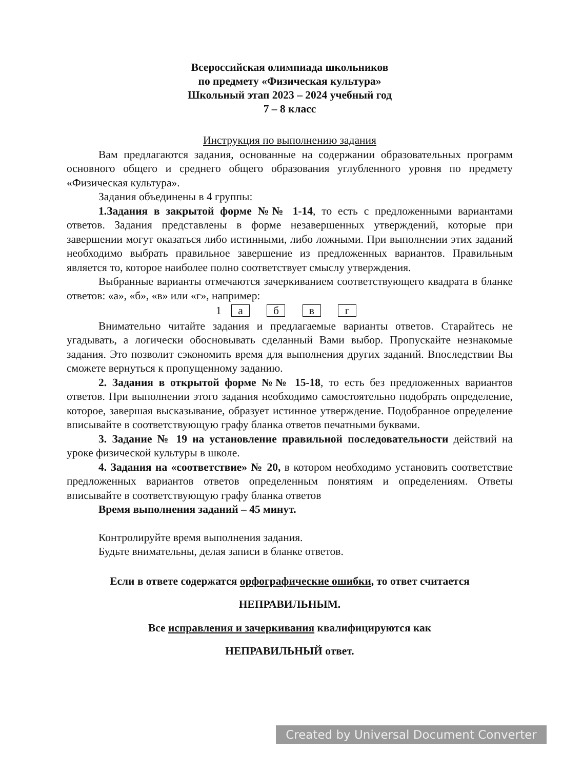Всероссийская олимпиада школьников
по предмету «Физическая культура»
Школьный этап 2023 – 2024 учебный год
7 – 8 класс
Инструкция по выполнению задания
Вам предлагаются задания, основанные на содержании образовательных программ основного общего и среднего общего образования углубленного уровня по предмету «Физическая культура».
Задания объединены в 4 группы:
1.Задания в закрытой форме №№ 1-14, то есть с предложенными вариантами ответов. Задания представлены в форме незавершенных утверждений, которые при завершении могут оказаться либо истинными, либо ложными. При выполнении этих заданий необходимо выбрать правильное завершение из предложенных вариантов. Правильным является то, которое наиболее полно соответствует смыслу утверждения.
Выбранные варианты отмечаются зачеркиванием соответствующего квадрата в бланке ответов: «а», «б», «в» или «г», например:
1 a б в г
Внимательно читайте задания и предлагаемые варианты ответов. Старайтесь не угадывать, а логически обосновывать сделанный Вами выбор. Пропускайте незнакомые задания. Это позволит сэкономить время для выполнения других заданий. Впоследствии Вы сможете вернуться к пропущенному заданию.
2. Задания в открытой форме №№ 15-18, то есть без предложенных вариантов ответов. При выполнении этого задания необходимо самостоятельно подобрать определение, которое, завершая высказывание, образует истинное утверждение. Подобранное определение вписывайте в соответствующую графу бланка ответов печатными буквами.
3. Задание № 19 на установление правильной последовательности действий на уроке физической культуры в школе.
4. Задания на «соответствие» № 20, в котором необходимо установить соответствие предложенных вариантов ответов определенным понятиям и определениям. Ответы вписывайте в соответствующую графу бланка ответов
Время выполнения заданий – 45 минут.
Контролируйте время выполнения задания.
Будьте внимательны, делая записи в бланке ответов.
Если в ответе содержатся орфографические ошибки, то ответ считается
НЕПРАВИЛЬНЫМ.
Все исправления и зачеркивания квалифицируются как
НЕПРАВИЛЬНЫЙ ответ.
Created by Universal Document Converter